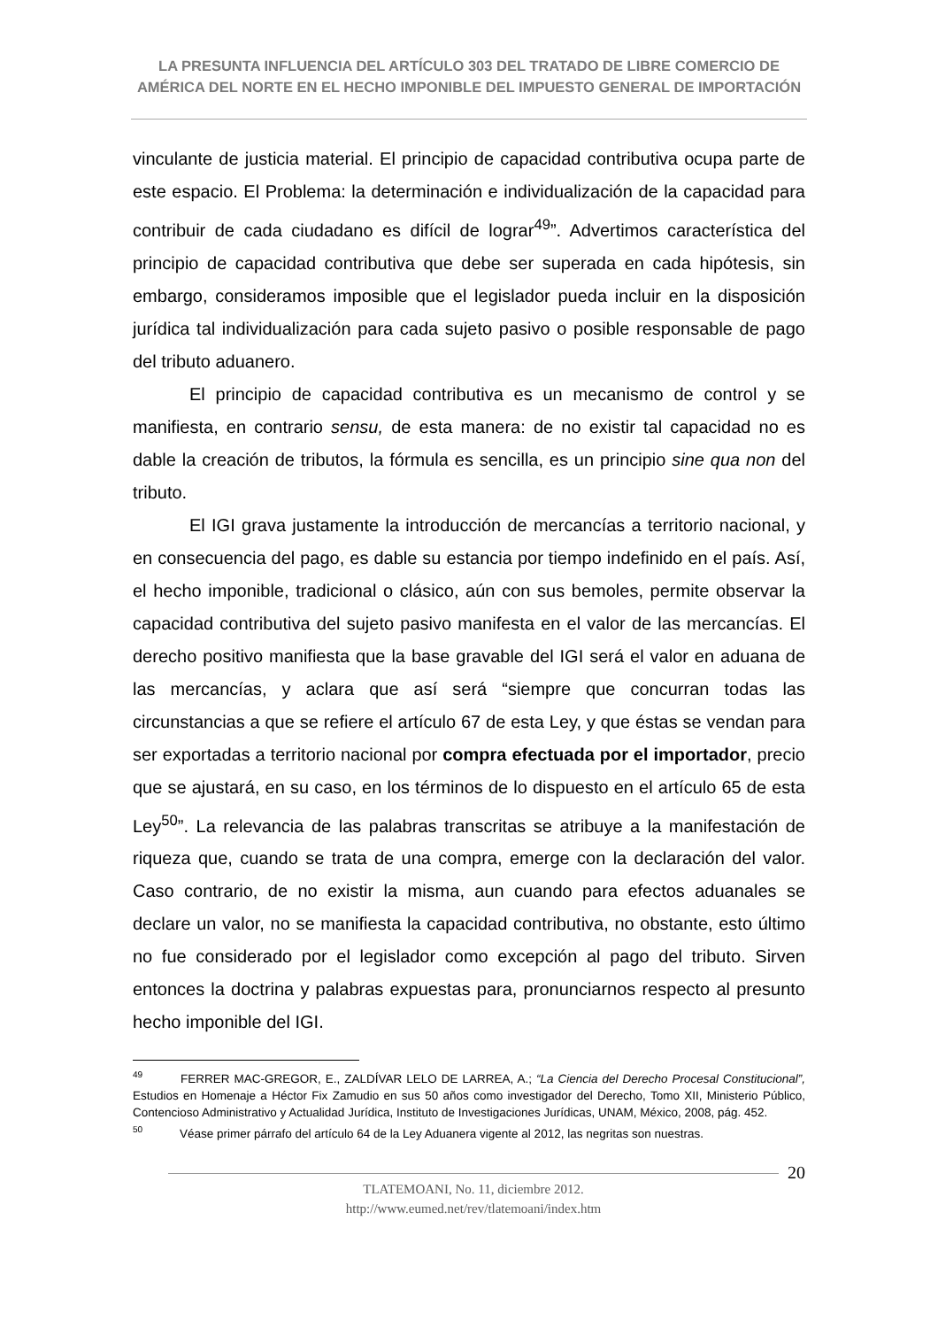LA PRESUNTA INFLUENCIA DEL ARTÍCULO 303 DEL TRATADO DE LIBRE COMERCIO DE AMÉRICA DEL NORTE EN EL HECHO IMPONIBLE DEL IMPUESTO GENERAL DE IMPORTACIÓN
vinculante de justicia material. El principio de capacidad contributiva ocupa parte de este espacio. El Problema: la determinación e individualización de la capacidad para contribuir de cada ciudadano es difícil de lograr<sup>49</sup>”. Advertimos característica del principio de capacidad contributiva que debe ser superada en cada hipótesis, sin embargo, consideramos imposible que el legislador pueda incluir en la disposición jurídica tal individualización para cada sujeto pasivo o posible responsable de pago del tributo aduanero.
El principio de capacidad contributiva es un mecanismo de control y se manifiesta, en contrario sensu, de esta manera: de no existir tal capacidad no es dable la creación de tributos, la fórmula es sencilla, es un principio sine qua non del tributo.
El IGI grava justamente la introducción de mercancías a territorio nacional, y en consecuencia del pago, es dable su estancia por tiempo indefinido en el país. Así, el hecho imponible, tradicional o clásico, aún con sus bemoles, permite observar la capacidad contributiva del sujeto pasivo manifesta en el valor de las mercancías. El derecho positivo manifiesta que la base gravable del IGI será el valor en aduana de las mercancías, y aclara que así será “siempre que concurran todas las circunstancias a que se refiere el artículo 67 de esta Ley, y que éstas se vendan para ser exportadas a territorio nacional por compra efectuada por el importador, precio que se ajustará, en su caso, en los términos de lo dispuesto en el artículo 65 de esta Ley<sup>50</sup>”. La relevancia de las palabras transcritas se atribuye a la manifestación de riqueza que, cuando se trata de una compra, emerge con la declaración del valor. Caso contrario, de no existir la misma, aun cuando para efectos aduanales se declare un valor, no se manifiesta la capacidad contributiva, no obstante, esto último no fue considerado por el legislador como excepción al pago del tributo. Sirven entonces la doctrina y palabras expuestas para, pronunciarnos respecto al presunto hecho imponible del IGI.
<sup>49</sup> FERRER MAC-GREGOR, E., ZALDÍVAR LELO DE LARREA, A.; “La Ciencia del Derecho Procesal Constitucional”, Estudios en Homenaje a Héctor Fix Zamudio en sus 50 años como investigador del Derecho, Tomo XII, Ministerio Público, Contencioso Administrativo y Actualidad Jurídica, Instituto de Investigaciones Jurídicas, UNAM, México, 2008, pág. 452.
<sup>50</sup> Véase primer párrafo del artículo 64 de la Ley Aduanera vigente al 2012, las negritas son nuestras.
TLATEMOANI, No. 11, diciembre 2012.
http://www.eumed.net/rev/tlatemoani/index.htm
20